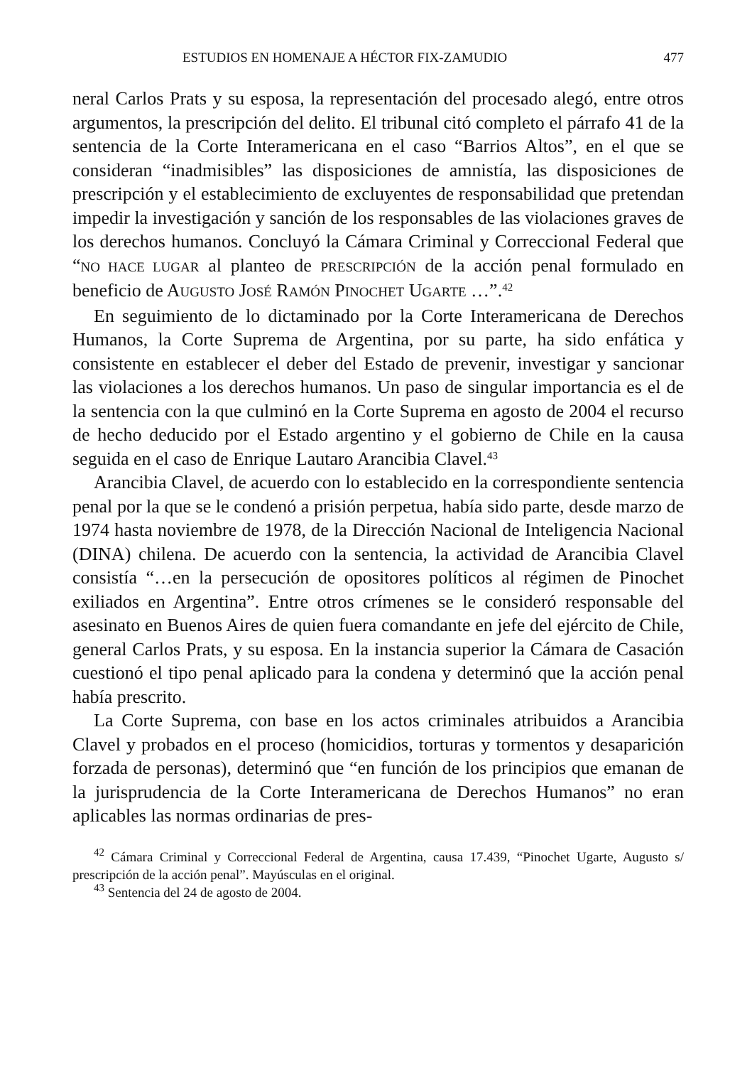ESTUDIOS EN HOMENAJE A HÉCTOR FIX-ZAMUDIO 477
neral Carlos Prats y su esposa, la representación del procesado alegó, entre otros argumentos, la prescripción del delito. El tribunal citó completo el párrafo 41 de la sentencia de la Corte Interamericana en el caso “Barrios Altos”, en el que se consideran “inadmisibles” las disposiciones de amnistía, las disposiciones de prescripción y el establecimiento de excluyentes de responsabilidad que pretendan impedir la investigación y sanción de los responsables de las violaciones graves de los derechos humanos. Concluyó la Cámara Criminal y Correccional Federal que “NO HACE LUGAR al planteo de PRESCRIPCIÓN de la acción penal formulado en beneficio de AUGUSTO JOSÉ RAMÓN PINOCHET UGARTE …”.<sup>42</sup>
En seguimiento de lo dictaminado por la Corte Interamericana de Derechos Humanos, la Corte Suprema de Argentina, por su parte, ha sido enfática y consistente en establecer el deber del Estado de prevenir, investigar y sancionar las violaciones a los derechos humanos. Un paso de singular importancia es el de la sentencia con la que culminó en la Corte Suprema en agosto de 2004 el recurso de hecho deducido por el Estado argentino y el gobierno de Chile en la causa seguida en el caso de Enrique Lautaro Arancibia Clavel.<sup>43</sup>
Arancibia Clavel, de acuerdo con lo establecido en la correspondiente sentencia penal por la que se le condenó a prisión perpetua, había sido parte, desde marzo de 1974 hasta noviembre de 1978, de la Dirección Nacional de Inteligencia Nacional (DINA) chilena. De acuerdo con la sentencia, la actividad de Arancibia Clavel consistía “…en la persecución de opositores políticos al régimen de Pinochet exiliados en Argentina”. Entre otros crímenes se le consideró responsable del asesinato en Buenos Aires de quien fuera comandante en jefe del ejército de Chile, general Carlos Prats, y su esposa. En la instancia superior la Cámara de Casación cuestionó el tipo penal aplicado para la condena y determinó que la acción penal había prescrito.
La Corte Suprema, con base en los actos criminales atribuidos a Arancibia Clavel y probados en el proceso (homicidios, torturas y tormentos y desaparición forzada de personas), determinó que “en función de los principios que emanan de la jurisprudencia de la Corte Interamericana de Derechos Humanos” no eran aplicables las normas ordinarias de pres-
<sup>42</sup> Cámara Criminal y Correccional Federal de Argentina, causa 17.439, “Pinochet Ugarte, Augusto s/ prescripción de la acción penal”. Mayúsculas en el original.
<sup>43</sup> Sentencia del 24 de agosto de 2004.